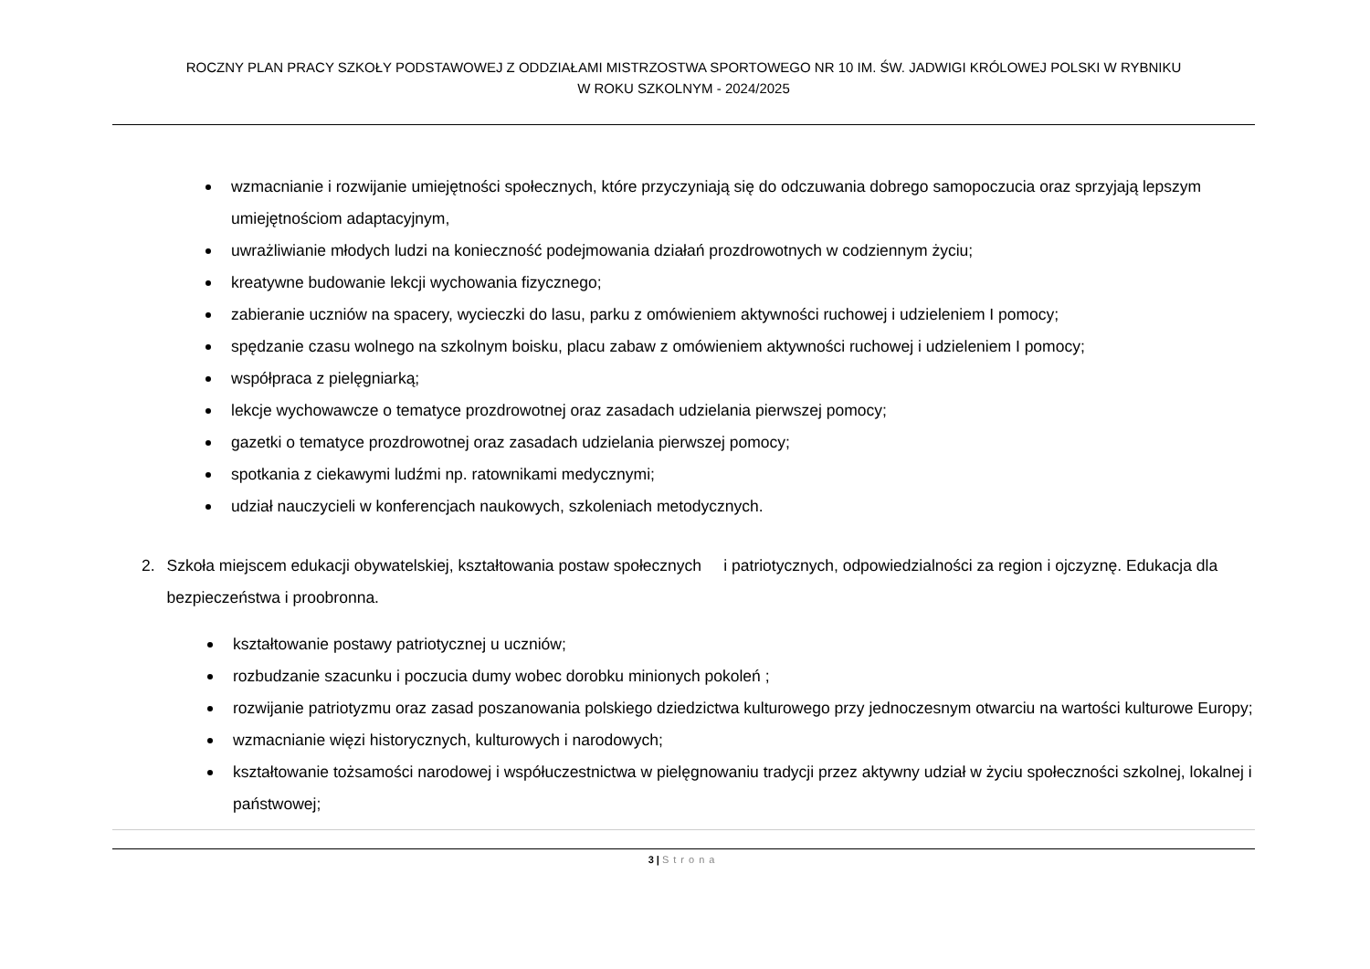ROCZNY PLAN PRACY SZKOŁY PODSTAWOWEJ Z ODDZIAŁAMI MISTRZOSTWA SPORTOWEGO NR 10 IM. ŚW. JADWIGI KRÓLOWEJ POLSKI W RYBNIKU
W ROKU SZKOLNYM - 2024/2025
wzmacnianie i rozwijanie umiejętności społecznych, które przyczyniają się do odczuwania dobrego samopoczucia oraz sprzyjają lepszym umiejętnościom adaptacyjnym,
uwrażliwianie młodych ludzi na konieczność podejmowania działań prozdrowotnych w codziennym życiu;
kreatywne budowanie lekcji wychowania fizycznego;
zabieranie uczniów na spacery, wycieczki do lasu, parku z omówieniem aktywności ruchowej i udzieleniem I pomocy;
spędzanie czasu wolnego na szkolnym boisku, placu zabaw z omówieniem aktywności ruchowej i udzieleniem I pomocy;
współpraca z pielęgniarką;
lekcje wychowawcze o tematyce prozdrowotnej oraz zasadach udzielania pierwszej pomocy;
gazetki o tematyce prozdrowotnej oraz zasadach udzielania pierwszej pomocy;
spotkania z ciekawymi ludźmi np. ratownikami medycznymi;
udział nauczycieli w konferencjach naukowych, szkoleniach metodycznych.
2. Szkoła miejscem edukacji obywatelskiej, kształtowania postaw społecznych i patriotycznych, odpowiedzialności za region i ojczyznę. Edukacja dla bezpieczeństwa i proobronna.
kształtowanie postawy patriotycznej u uczniów;
rozbudzanie szacunku i poczucia dumy wobec dorobku minionych pokoleń ;
rozwijanie patriotyzmu oraz zasad poszanowania polskiego dziedzictwa kulturowego przy jednoczesnym otwarciu na wartości kulturowe Europy;
wzmacnianie więzi historycznych, kulturowych i narodowych;
kształtowanie tożsamości narodowej i współuczestnictwa w pielęgnowaniu tradycji przez aktywny udział w życiu społeczności szkolnej, lokalnej i państwowej;
3 | Strona